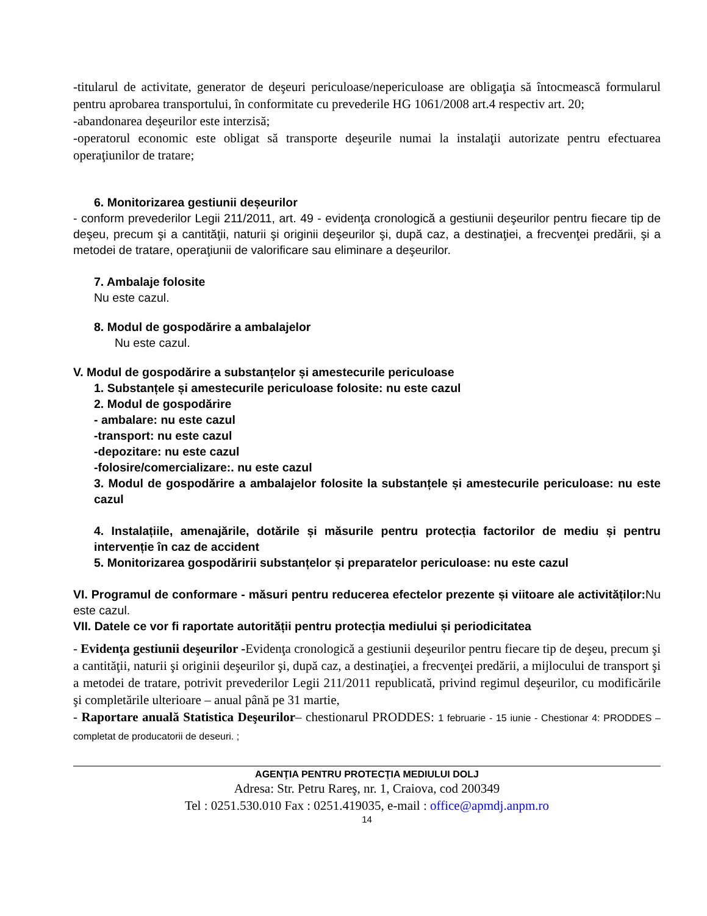-titularul de activitate, generator de deşeuri periculoase/nepericuloase are obligaţia să întocmească formularul pentru aprobarea transportului, în conformitate cu prevederile HG 1061/2008 art.4 respectiv art. 20;
-abandonarea deşeurilor este interzisă;
-operatorul economic este obligat să transporte deşeurile numai la instalaţii autorizate pentru efectuarea operaţiunilor de tratare;
6. Monitorizarea gestiunii deșeurilor
- conform prevederilor Legii 211/2011, art. 49 - evidenţa cronologică a gestiunii deşeurilor pentru fiecare tip de deşeu, precum şi a cantităţii, naturii şi originii deşeurilor şi, după caz, a destinaţiei, a frecvenţei predării, şi a metodei de tratare, operaţiunii de valorificare sau eliminare a deşeurilor.
7. Ambalaje folosite
Nu este cazul.
8. Modul de gospodărire a ambalajelor
Nu este cazul.
V. Modul de gospodărire a substanțelor și amestecurile periculoase
1. Substanțele și amestecurile periculoase folosite: nu este cazul
2. Modul de gospodărire
- ambalare: nu este cazul
-transport: nu este cazul
-depozitare: nu este cazul
-folosire/comercializare:. nu este cazul
3. Modul de gospodărire a ambalajelor folosite la substanțele și amestecurile periculoase: nu este cazul
4. Instalațiile, amenajările, dotările și măsurile pentru protecția factorilor de mediu și pentru intervenție în caz de accident
5. Monitorizarea gospodăririi substanțelor și preparatelor periculoase: nu este cazul
VI. Programul de conformare - măsuri pentru reducerea efectelor prezente și viitoare ale activităților: Nu este cazul.
VII. Datele ce vor fi raportate autorității pentru protecția mediului și periodicitatea
- Evidenţa gestiunii deşeurilor -Evidenţa cronologică a gestiunii deşeurilor pentru fiecare tip de deşeu, precum şi a cantităţii, naturii şi originii deşeurilor şi, după caz, a destinaţiei, a frecvenţei predării, a mijlocului de transport şi a metodei de tratare, potrivit prevederilor Legii 211/2011 republicată, privind regimul deşeurilor, cu modificările şi completările ulterioare – anual până pe 31 martie,
- Raportare anuală Statistica Deşeurilor– chestionarul PRODDES: 1 februarie - 15 iunie - Chestionar 4: PRODDES – completat de producatorii de deseuri. ;
AGENŢIA PENTRU PROTECŢIA MEDIULUI DOLJ
Adresa: Str. Petru Rareş, nr. 1, Craiova, cod 200349
Tel : 0251.530.010 Fax : 0251.419035, e-mail : office@apmdj.anpm.ro
14